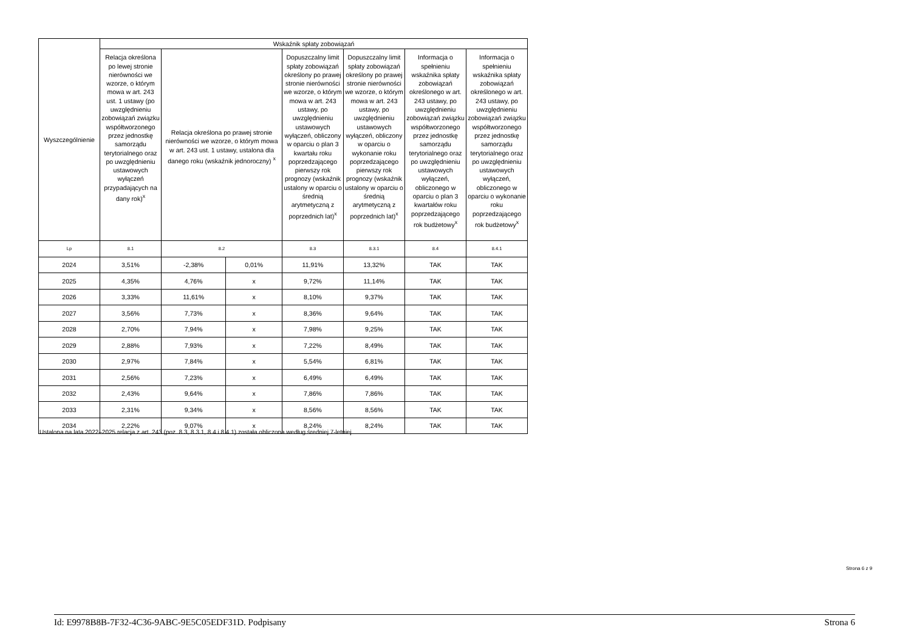| Wyszczególnienie | Wskaźnik spłaty zobowiązań | | | | | | |
| --- | --- | --- | --- | --- | --- | --- | --- |
| | Relacja określona po lewej stronie nierówności we wzorze, o którym mowa w art. 243 ust. 1 ustawy (po uwzględnieniu zobowiązań związku współtworzonego przez jednostkę samorządu terytorialnego oraz po uwzględnieniu ustawowych wyłączeń przypadających na dany rok)<sup>x</sup> | Relacja określona po prawej stronie nierówności we wzorze, o którym mowa w art. 243 ust. 1 ustawy, ustalona dla danego roku (wskaźnik jednoroczny) <sup>x</sup> | | Dopuszczalny limit spłaty zobowiązań określony po prawej stronie nierówności we wzorze, o którym mowa w art. 243 ustawy, po uwzględnieniu ustawowych wyłączeń, obliczony w oparciu o plan 3 kwartału roku poprzedzającego pierwszy rok prognozy (wskaźnik ustalony w oparciu o średnią arytmetyczną z poprzednich lat)<sup>x</sup> | Dopuszczalny limit spłaty zobowiązań określony po prawej stronie nierówności we wzorze, o którym mowa w art. 243 ustawy, po uwzględnieniu ustawowych wyłączeń, obliczony w oparciu o wykonanie roku poprzedzającego pierwszy rok prognozy (wskaźnik ustalony w oparciu o średnią arytmetyczną z poprzednich lat)<sup>x</sup> | Informacja o spełnieniu wskaźnika spłaty zobowiązań określonego w art. 243 ustawy, po uwzględnieniu zobowiązań związku współtworzonego przez jednostkę samorządu terytorialnego oraz po uwzględnieniu ustawowych wyłączeń, obliczonego w oparciu o plan 3 kwartałów roku poprzedzającego rok budżetowy<sup>x</sup> | Informacja o spełnieniu wskaźnika spłaty zobowiązań określonego w art. 243 ustawy, po uwzględnieniu zobowiązań związku współtworzonego przez jednostkę samorządu terytorialnego oraz po uwzględnieniu ustawowych wyłączeń, obliczonego w oparciu o wykonanie roku poprzedzającego rok budżetowy<sup>x</sup> |
| Lp | 8.1 | 8.2 | | 8.3 | 8.3.1 | 8.4 | 8.4.1 |
| 2024 | 3,51% | -2,38% | 0,01% | 11,91% | 13,32% | TAK | TAK |
| 2025 | 4,35% | 4,76% | x | 9,72% | 11,14% | TAK | TAK |
| 2026 | 3,33% | 11,61% | x | 8,10% | 9,37% | TAK | TAK |
| 2027 | 3,56% | 7,73% | x | 8,36% | 9,64% | TAK | TAK |
| 2028 | 2,70% | 7,94% | x | 7,98% | 9,25% | TAK | TAK |
| 2029 | 2,88% | 7,93% | x | 7,22% | 8,49% | TAK | TAK |
| 2030 | 2,97% | 7,84% | x | 5,54% | 6,81% | TAK | TAK |
| 2031 | 2,56% | 7,23% | x | 6,49% | 6,49% | TAK | TAK |
| 2032 | 2,43% | 9,64% | x | 7,86% | 7,86% | TAK | TAK |
| 2033 | 2,31% | 9,34% | x | 8,56% | 8,56% | TAK | TAK |
| 2034 | 2,22% | 9,07% | x | 8,24% | 8,24% | TAK | TAK |
Ustalona na lata 2022–2025 relacja z art. 243 (poz. 8.3, 8.3.1, 8.4 i 8.4.1) została obliczona według średniej 7-letniej
Strona 6 z 9
Id: E9978B8B-7F32-4C36-9ABC-9E5C05EDF31D. Podpisany Strona 6